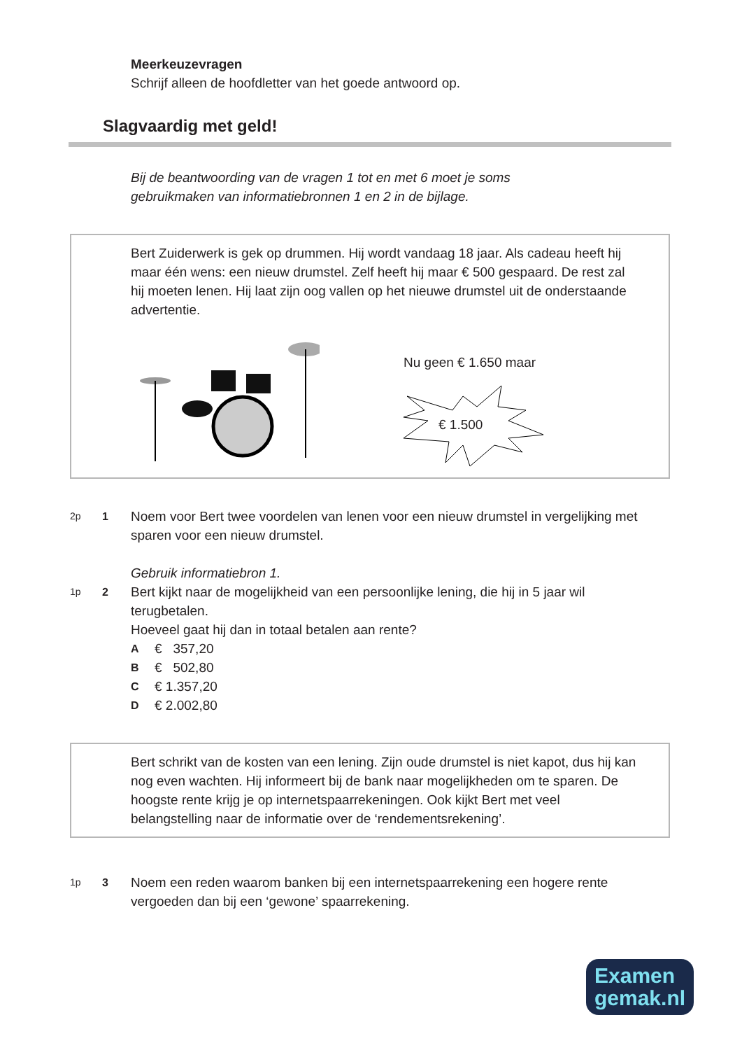Meerkeuzevragen
Schrijf alleen de hoofdletter van het goede antwoord op.
Slagvaardig met geld!
Bij de beantwoording van de vragen 1 tot en met 6 moet je soms
gebruikmaken van informatiebronnen 1 en 2 in de bijlage.
Bert Zuiderwerk is gek op drummen. Hij wordt vandaag 18 jaar. Als cadeau heeft hij maar één wens: een nieuw drumstel. Zelf heeft hij maar € 500 gespaard. De rest zal hij moeten lenen. Hij laat zijn oog vallen op het nieuwe drumstel uit de onderstaande advertentie.
Nu geen € 1.650 maar
€ 1.500
2p 1
Noem voor Bert twee voordelen van lenen voor een nieuw drumstel in vergelijking met sparen voor een nieuw drumstel.
Gebruik informatiebron 1.
1p 2
Bert kijkt naar de mogelijkheid van een persoonlijke lening, die hij in 5 jaar wil terugbetalen.
Hoeveel gaat hij dan in totaal betalen aan rente?
A € 357,20
B € 502,80
C € 1.357,20
D € 2.002,80
Bert schrikt van de kosten van een lening. Zijn oude drumstel is niet kapot, dus hij kan nog even wachten. Hij informeert bij de bank naar mogelijkheden om te sparen. De hoogste rente krijg je op internetspaarrekeningen. Ook kijkt Bert met veel belangstelling naar de informatie over de ‘rendementsrekening’.
1p 3
Noem een reden waarom banken bij een internetspaarrekening een hogere rente vergoeden dan bij een ‘gewone’ spaarrekening.
Examen
gemak.nl